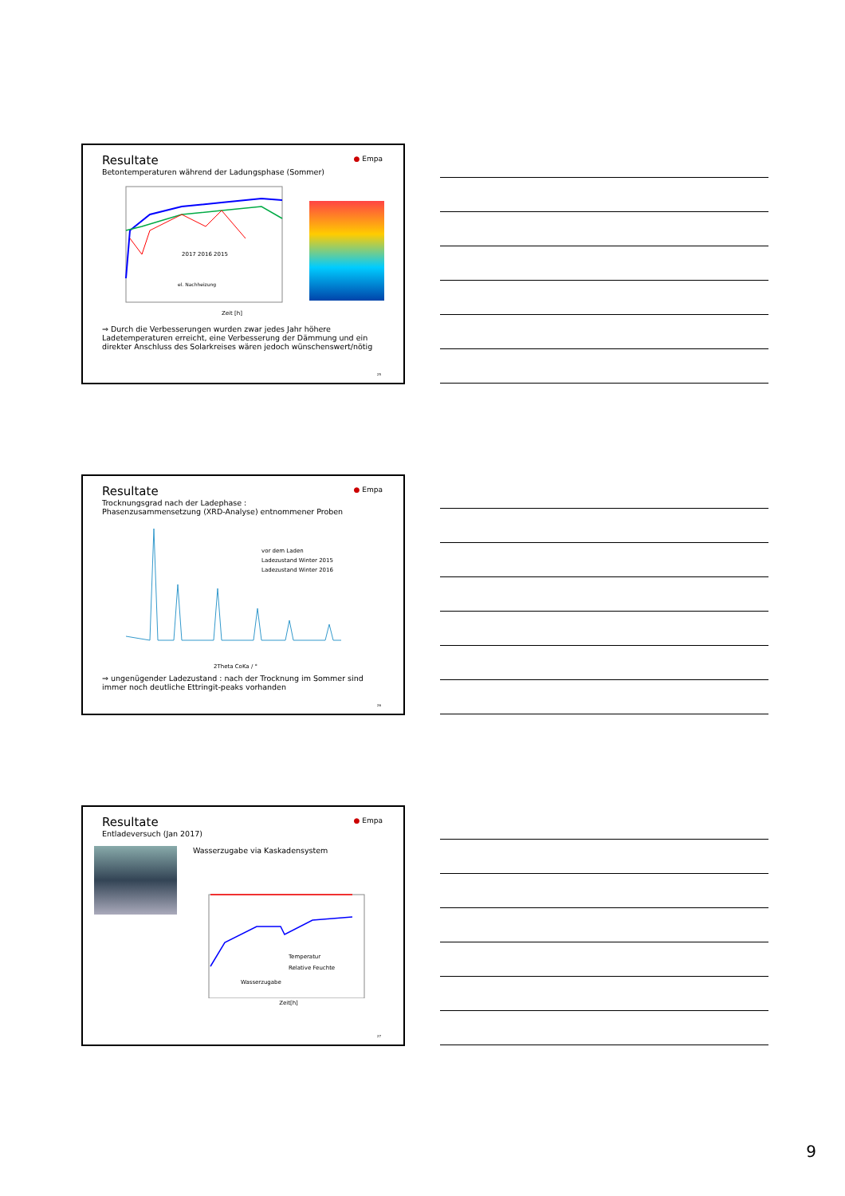● Empa
Resultate
Betontemperaturen während der Ladungsphase (Sommer)
2017 2016 2015
el. Nachheizung
Zeit [h]
⇒ Durch die Verbesserungen wurden zwar jedes Jahr höhere Ladetemperaturen erreicht, eine Verbesserung der Dämmung und ein direkter Anschluss des Solarkreises wären jedoch wünschenswert/nötig
25
● Empa
Resultate
Trocknungsgrad nach der Ladephase :
Phasenzusammensetzung (XRD-Analyse) entnommener Proben
vor dem Laden
Ladezustand Winter 2015
Ladezustand Winter 2016
2Theta CoKa / °
⇒ ungenügender Ladezustand : nach der Trocknung im Sommer sind immer noch deutliche Ettringit-peaks vorhanden
26
● Empa
Resultate
Entladeversuch (Jan 2017)
Wasserzugabe via Kaskadensystem
Temperatur
Relative Feuchte
Wasserzugabe
Zeit[h]
27
9